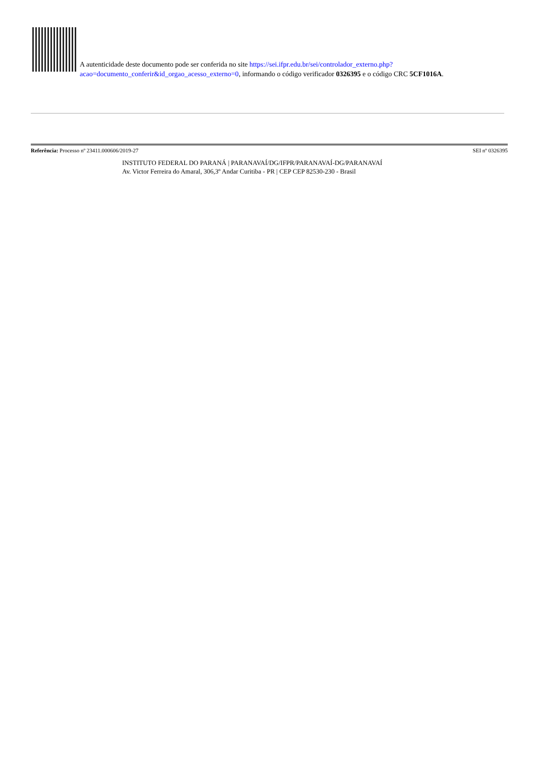A autenticidade deste documento pode ser conferida no site https://sei.ifpr.edu.br/sei/controlador_externo.php?
acao=documento_conferir&id_orgao_acesso_externo=0, informando o código verificador 0326395 e o código CRC 5CF1016A.
Referência: Processo nº 23411.000606/2019-27 SEI nº 0326395
INSTITUTO FEDERAL DO PARANÁ | PARANAVAÍ/DG/IFPR/PARANAVAÍ-DG/PARANAVAÍ
Av. Victor Ferreira do Amaral, 306,3º Andar Curitiba - PR | CEP CEP 82530-230 - Brasil